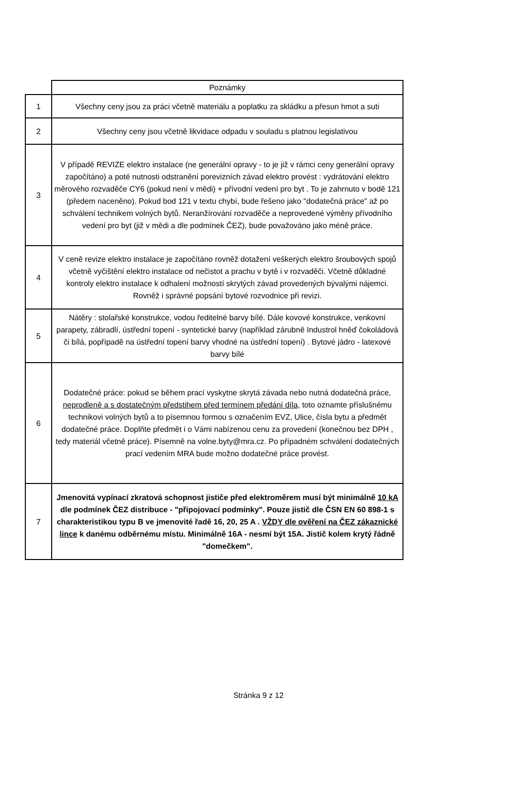| | Poznámky |
| 1 | Všechny ceny jsou za práci včetně materiálu a poplatku za skládku a přesun hmot a suti |
| 2 | Všechny ceny jsou včetně likvidace odpadu v souladu s platnou legislativou |
| 3 | V případě REVIZE elektro instalace (ne generální opravy - to je již v rámci ceny generální opravy započítáno) a poté nutnosti odstranění porevizních závad elektro provést : vydrátování elektro měrového rozvaděče CY6 (pokud není v mědi) + přívodní vedení pro byt . To je zahrnuto v bodě 121 (předem naceněno). Pokud bod 121 v textu chybí, bude řešeno jako "dodatečná práce" až po schválení technikem volných bytů. Neranžírování rozvaděče a neprovedené výměny přívodního vedení pro byt (již v mědi a dle podmínek ČEZ), bude považováno jako méně práce. |
| 4 | V ceně revize elektro instalace je započítáno rovněž dotažení veškerých elektro šroubových spojů včetně vyčištění elektro instalace od nečistot a prachu v bytě i v rozvaděči. Včetně důkladné kontroly elektro instalace k odhalení možností skrytých závad provedených bývalými nájemci. Rovněž i správné popsání bytové rozvodnice při revizi. |
| 5 | Nátěry : stolařské konstrukce, vodou ředitelné barvy bílé. Dále kovové konstrukce, venkovní parapety, zábradlí, ústřední topení - syntetické barvy (například zárubně Industrol hněď čokoládová či bílá, popřípadě na ústřední topení barvy vhodné na ústřední topení) . Bytové jádro - latexové barvy bílé |
| 6 | Dodatečné práce: pokud se během prací vyskytne skrytá závada nebo nutná dodatečná práce, neprodleně a s dostatečným předstihem před termínem předání díla, toto oznamte příslušnému technikovi volných bytů a to písemnou formou s označením EVZ, Ulice, čísla bytu a předmět dodatečné práce. Doplňte předmět i o Vámi nabízenou cenu za provedení (konečnou bez DPH , tedy materiál včetně práce). Písemně na volne.byty@mra.cz. Po případném schválení dodatečných prací vedením MRA bude možno dodatečné práce provést. |
| 7 | Jmenovitá vypínací zkratová schopnost jističe před elektroměrem musí být minimálně 10 kA dle podmínek ČEZ distribuce - "připojovací podmínky". Pouze jistič dle ČSN EN 60 898-1 s charakteristikou typu B ve jmenovité řadě 16, 20, 25 A . VŽDY dle ověření na ČEZ zákaznické lince k danému odběrnému místu. Minimálně 16A - nesmí být 15A. Jistič kolem krytý řádně "domečkem". |
Stránka 9 z 12